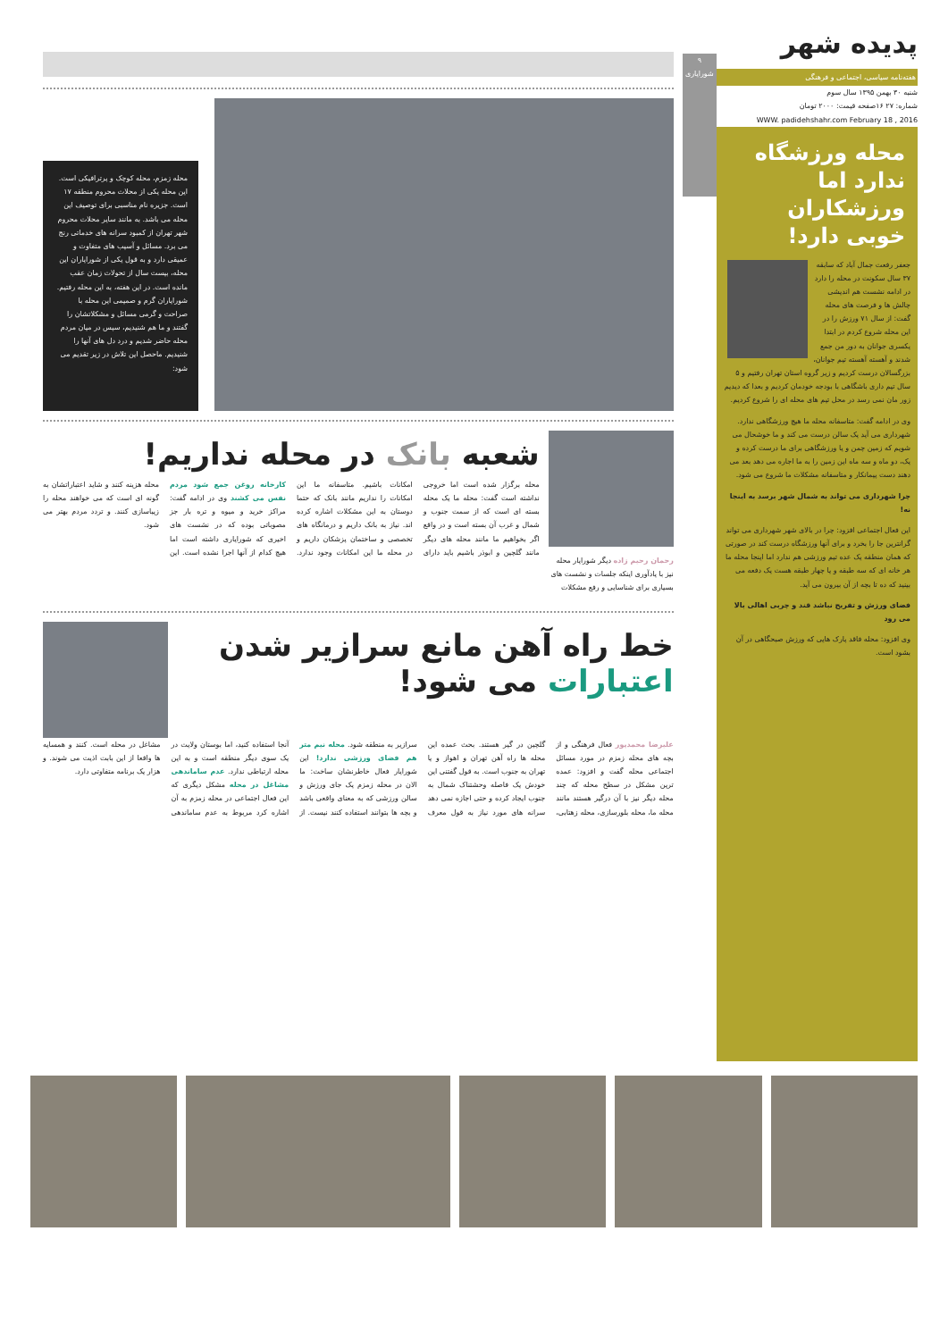پدیده شهر
هفته‌نامه سیاسی، اجتماعی و فرهنگی
شنبه ۳۰ بهمن ۱۳۹۵ سال سوم
شماره: ۲۷ ۱۶صفحه قیمت: ۲۰۰۰ تومان
WWW. padidehshahr.com February 18 , 2016
محله ورزشگاه ندارد اما ورزشکاران خوبی دارد!
جعفر رفعت جمال آباد که سابقه ۳۷ سال سکونت در محله را دارد در ادامه نشست هم اندیشی چالش ها و فرصت های محله گفت: از سال ۷۱ ورزش را در این محله شروع کردم در ابتدا یکسری جوانان به دور من جمع شدند و آهسته آهسته تیم جوانان، بزرگسالان درست کردیم و زیر گروه استان تهران رفتیم و ۵ سال تیم داری باشگاهی با بودجه خودمان کردیم و بعدا که دیدیم زور مان نمی رسد در محل تیم های محله ای را شروع کردیم.
وی در ادامه گفت: متاسفانه محله ما هیچ ورزشگاهی ندارد. شهرداری می آید یک سالن درست می کند و ما خوشحال می شویم که زمین چمن و یا ورزشگاهی برای ما درست کرده و یک، دو ماه و سه ماه این زمین را به ما اجاره می دهد بعد می دهند دست پیمانکار و متاسفانه مشکلات ما شروع می شود.
چرا شهرداری می تواند به شمال شهر برسد به اینجا نه!
این فعال اجتماعی افزود: چرا در بالای شهر شهرداری می تواند گرانترین جا را بخرد و برای آنها ورزشگاه درست کند در صورتی که همان منطقه یک عده تیم ورزشی هم ندارد اما اینجا محله ما هر خانه ای که سه طبقه و یا چهار طبقه هست یک دفعه می بینید که ده تا بچه از آن بیرون می آید.
فضای ورزش و تفریح نباشد قند و چربی اهالی بالا می رود
وی افزود: محله فاقد پارک هایی که ورزش صبحگاهی در آن بشود است.
۹
شورایاری
محله زمزم، محله کوچک و پرترافیکی است. این محله یکی از محلات محروم منطقه ۱۷ است. جزیره نام مناسبی برای توصیف این محله می باشد. به مانند سایر محلات محروم شهر تهران از کمبود سرانه های خدماتی رنج می برد. مسائل و آسیب های متفاوت و عمیقی دارد و به قول یکی از شورایاران این محله، بیست سال از تحولات زمان عقب مانده است. در این هفته، به این محله رفتیم. شورایاران گرم و صمیمی این محله با صراحت و گرمی مسائل و مشکلاتشان را گفتند و ما هم شنیدیم، سپس در میان مردم محله حاضر شدیم و درد دل های آنها را شنیدیم. ماحصل این تلاش در زیر تقدیم می شود:
رحمان رحیم زاده دیگر شورایار محله نیز با یادآوری اینکه جلسات و نشست های بسیاری برای شناسایی و رفع مشکلات
شعبه بانک در محله نداریم!
محله برگزار شده است اما خروجی نداشته است گفت: محله ما یک محله بسته ای است که از سمت جنوب و شمال و غرب آن بسته است و در واقع اگر بخواهیم ما مانند محله های دیگر مانند گلچین و ابوذر باشیم باید دارای امکانات باشیم. متاسفانه ما این امکانات را نداریم مانند بانک که حتما دوستان به این مشکلات اشاره کرده اند. نیاز به بانک داریم و درمانگاه های تخصصی و ساختمان پزشکان داریم و در محله ما این امکانات وجود ندارد. کارخانه روغن جمع شود مردم نفس می کشند وی در ادامه گفت: مراکز خرید و میوه و تره بار جز مصوباتی بوده که در نشست های اخیری که شورایاری داشته است اما هیچ کدام از آنها اجرا نشده است. این محله هزینه کنند و شاید اعتباراتشان به گونه ای است که می خواهند محله را زیباسازی کنند. و تردد مردم بهتر می شود.
خط راه آهن مانع سرازیر شدن اعتبارات می شود!
علیرضا محمدپور فعال فرهنگی و از بچه های محله زمزم در مورد مسائل اجتماعی محله گفت و افزود: عمده ترین مشکل در سطح محله که چند محله دیگر نیز با آن درگیر هستند مانند محله ما، محله بلورسازی، محله زهتابی، گلچین در گیر هستند. بحث عمده این محله ها راه آهن تهران و اهواز و یا تهران به جنوب است. به قول گفتنی این خودش یک فاصله وحشتناک شمال به جنوب ایجاد کرده و حتی اجازه نمی دهد سرانه های مورد نیاز به قول معرف سرازیر به منطقه شود. محله نیم متر هم فضای ورزشی ندارد! این شورایار فعال خاطرنشان ساخت: ما الان در محله زمزم یک جای ورزش و سالن ورزشی که به معنای واقعی باشد و بچه ها بتوانند استفاده کنند نیست. از آنجا استفاده کنید، اما بوستان ولایت در یک سوی دیگر منطقه است و به این محله ارتباطی ندارد. عدم ساماندهی مشاغل در محله مشکل دیگری که این فعال اجتماعی در محله زمزم به آن اشاره کرد مربوط به عدم ساماندهی مشاغل در محله است. کنند و همسایه ها واقعا از این بابت اذیت می شوند. و هزار یک برنامه متفاوتی دارد.